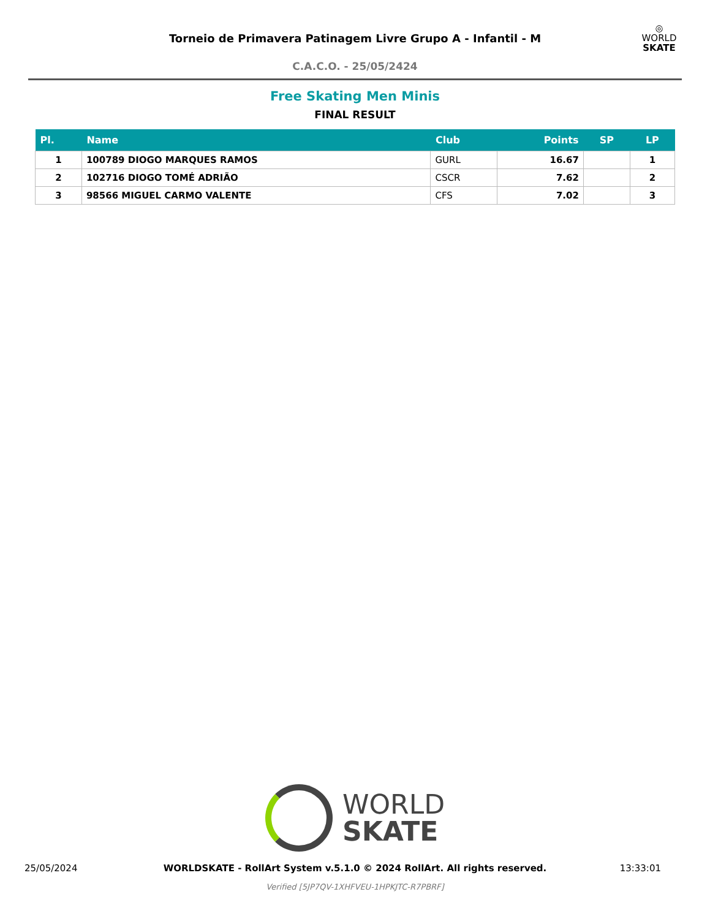Torneio de Primavera Patinagem Livre Grupo A - Infantil - M
C.A.C.O. - 25/05/2424
◎
WORLD
SKATE
Free Skating Men Minis
FINAL RESULT
| Pl. | Name | Club | Points | SP | LP |
| --- | --- | --- | --- | --- | --- |
| 1 | 100789 DIOGO MARQUES RAMOS | GURL | 16.67 | | 1 |
| 2 | 102716 DIOGO TOMÉ ADRIÃO | CSCR | 7.62 | | 2 |
| 3 | 98566 MIGUEL CARMO VALENTE | CFS | 7.02 | | 3 |
WORLD
SKATE
25/05/2024
WORLDSKATE - RollArt System v.5.1.0 © 2024 RollArt. All rights reserved.
13:33:01
Verified [5JP7QV-1XHFVEU-1HPKJTC-R7PBRF]